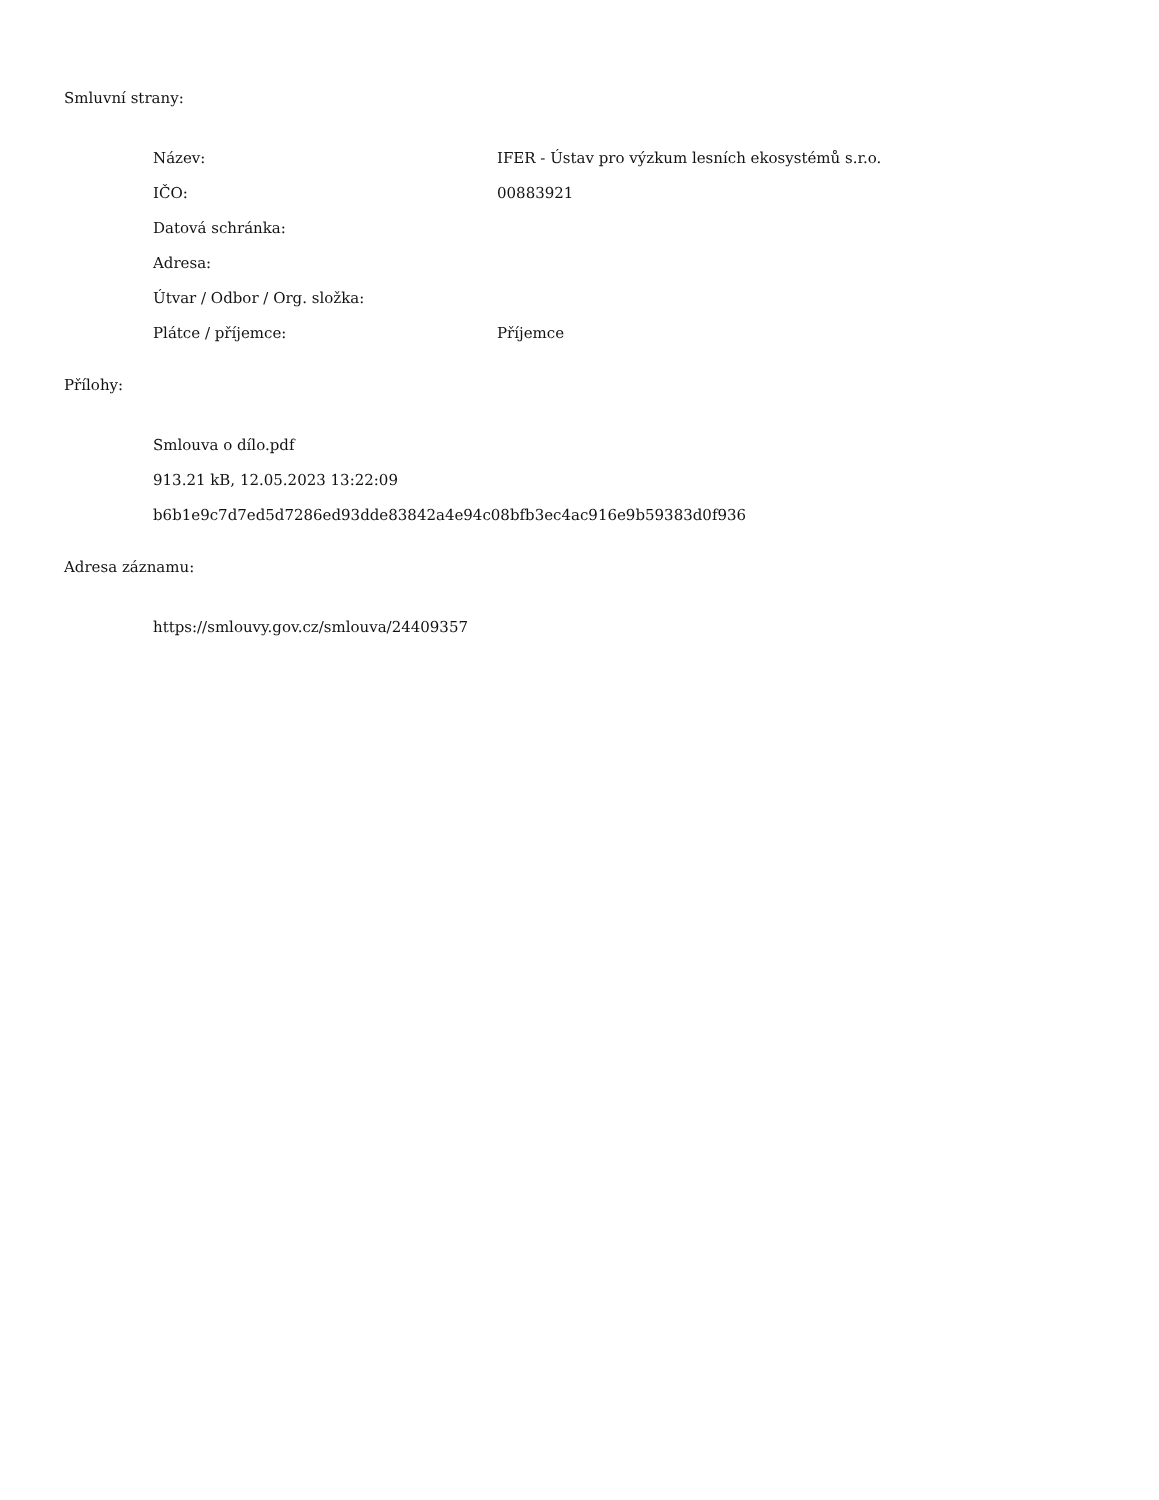Smluvní strany:
| Název: | IFER - Ústav pro výzkum lesních ekosystémů s.r.o. |
| IČO: | 00883921 |
| Datová schránka: | |
| Adresa: | |
| Útvar / Odbor / Org. složka: | |
| Plátce / příjemce: | Příjemce |
Přílohy:
| Smlouva o dílo.pdf |
| 913.21 kB, 12.05.2023 13:22:09 |
| b6b1e9c7d7ed5d7286ed93dde83842a4e94c08bfb3ec4ac916e9b59383d0f936 |
Adresa záznamu:
| https://smlouvy.gov.cz/smlouva/24409357 |